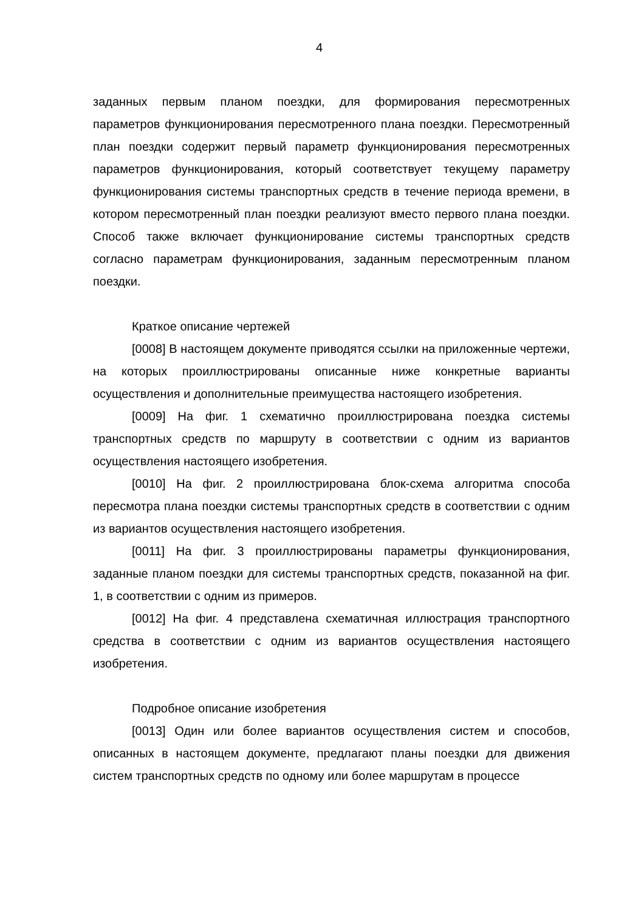4
заданных первым планом поездки, для формирования пересмотренных параметров функционирования пересмотренного плана поездки. Пересмотренный план поездки содержит первый параметр функционирования пересмотренных параметров функционирования, который соответствует текущему параметру функционирования системы транспортных средств в течение периода времени, в котором пересмотренный план поездки реализуют вместо первого плана поездки. Способ также включает функционирование системы транспортных средств согласно параметрам функционирования, заданным пересмотренным планом поездки.
Краткое описание чертежей
[0008] В настоящем документе приводятся ссылки на приложенные чертежи, на которых проиллюстрированы описанные ниже конкретные варианты осуществления и дополнительные преимущества настоящего изобретения.
[0009] На фиг. 1 схематично проиллюстрирована поездка системы транспортных средств по маршруту в соответствии с одним из вариантов осуществления настоящего изобретения.
[0010] На фиг. 2 проиллюстрирована блок-схема алгоритма способа пересмотра плана поездки системы транспортных средств в соответствии с одним из вариантов осуществления настоящего изобретения.
[0011] На фиг. 3 проиллюстрированы параметры функционирования, заданные планом поездки для системы транспортных средств, показанной на фиг. 1, в соответствии с одним из примеров.
[0012] На фиг. 4 представлена схематичная иллюстрация транспортного средства в соответствии с одним из вариантов осуществления настоящего изобретения.
Подробное описание изобретения
[0013] Один или более вариантов осуществления систем и способов, описанных в настоящем документе, предлагают планы поездки для движения систем транспортных средств по одному или более маршрутам в процессе